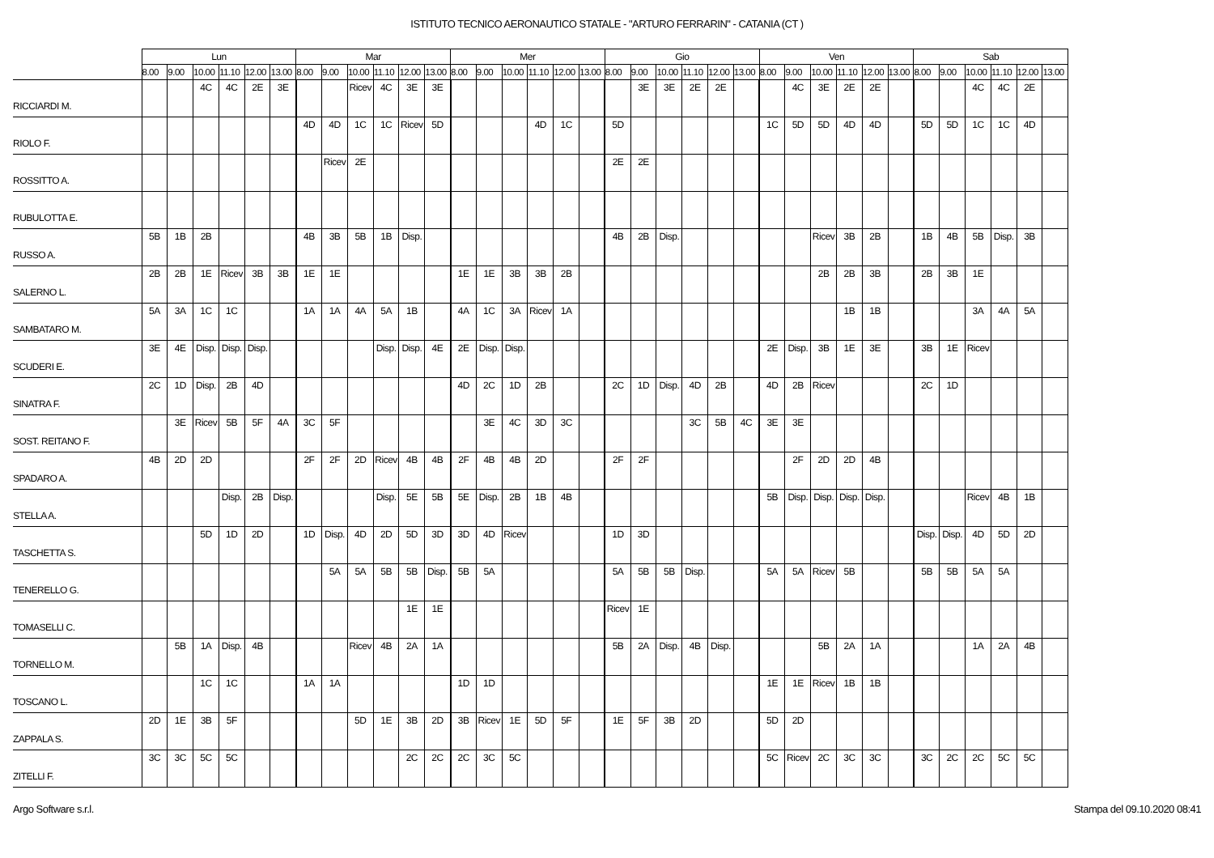ISTITUTO TECNICO AERONAUTICO STATALE - "ARTURO FERRARIN" - CATANIA (CT )
| | Lun | | | | | | Mar | | | | | | Mer | | | | | | Gio | | | | | | Ven | | | | | | Sab | | | | | |
| --- | --- | --- | --- | --- | --- | --- | --- | --- | --- | --- | --- | --- | --- | --- | --- | --- | --- | --- | --- | --- | --- | --- | --- | --- | --- | --- | --- | --- | --- | --- | --- | --- | --- | --- | --- | --- |
| | 8.00 | 9.00 | 10.00 | 11.10 | 12.00 | 13.00 | 8.00 | 9.00 | 10.00 | 11.10 | 12.00 | 13.00 | 8.00 | 9.00 | 10.00 | 11.10 | 12.00 | 13.00 | 8.00 | 9.00 | 10.00 | 11.10 | 12.00 | 13.00 | 8.00 | 9.00 | 10.00 | 11.10 | 12.00 | 13.00 | 8.00 | 9.00 | 10.00 | 11.10 | 12.00 | 13.00 |
| RICCIARDI M. | | | 4C | 4C | 2E | 3E | | | Ricev | 4C | 3E | 3E | | | | | | | | 3E | 3E | 2E | 2E | | | 4C | 3E | 2E | 2E | | | | 4C | 4C | 2E | |
| RIOLO F. | | | | | | | 4D | 4D | 1C | 1C | Ricev | 5D | | | | 4D | 1C | | 5D | | | | | | 1C | 5D | 5D | 4D | 4D | | 5D | 5D | 1C | 1C | 4D | |
| ROSSITTO A. | | | | | | | | Ricev | 2E | | | | | | | | | | 2E | 2E | | | | | | | | | | | | | | | | |
| RUBULOTTA E. | | | | | | | | | | | | | | | | | | | | | | | | | | | | | | | | | | | | |
| RUSSO A. | 5B | 1B | 2B | | | | 4B | 3B | 5B | 1B | Disp. | | | | | | | | 4B | 2B | Disp. | | | | | | Ricev | 3B | 2B | | 1B | 4B | 5B | Disp. | 3B | |
| SALERNO L. | 2B | 2B | 1E | Ricev | 3B | 3B | 1E | 1E | | | | | 1E | 1E | 3B | 3B | 2B | | | | | | | | | | 2B | 2B | 3B | | 2B | 3B | 1E | | | |
| SAMBATARO M. | 5A | 3A | 1C | 1C | | | 1A | 1A | 4A | 5A | 1B | | 4A | 1C | 3A | Ricev | 1A | | | | | | | | | | | 1B | 1B | | | | 3A | 4A | 5A | |
| SCUDERI E. | 3E | 4E | Disp. | Disp. | Disp. | | | | | Disp. | Disp. | 4E | 2E | Disp. | Disp. | | | | | | | | | | 2E | Disp. | 3B | 1E | 3E | | 3B | 1E | Ricev | | | |
| SINATRA F. | 2C | 1D | Disp. | 2B | 4D | | | | | | | | 4D | 2C | 1D | 2B | | | 2C | 1D | Disp. | 4D | 2B | | 4D | 2B | Ricev | | | | 2C | 1D | | | | |
| SOST. REITANO F. | | 3E | Ricev | 5B | 5F | 4A | 3C | 5F | | | | | | 3E | 4C | 3D | 3C | | | | | 3C | 5B | 4C | 3E | 3E | | | | | | | | | | |
| SPADARO A. | 4B | 2D | 2D | | | | 2F | 2F | 2D | Ricev | 4B | 4B | 2F | 4B | 4B | 2D | | | 2F | 2F | | | | | | 2F | 2D | 2D | 4B | | | | | | | |
| STELLA A. | | | | Disp. | 2B | Disp. | | | | Disp. | 5E | 5B | 5E | Disp. | 2B | 1B | 4B | | | | | | | | 5B | Disp. | Disp. | Disp. | Disp. | | | | Ricev | 4B | 1B | |
| TASCHETTA S. | | | 5D | 1D | 2D | | 1D | Disp. | 4D | 2D | 5D | 3D | 3D | 4D | Ricev | | | | 1D | 3D | | | | | | | | | | | Disp. | Disp. | 4D | 5D | 2D | |
| TENERELLO G. | | | | | | | | 5A | 5A | 5B | 5B | Disp. | 5B | 5A | | | | | 5A | 5B | 5B | Disp. | | | 5A | 5A | Ricev | 5B | | | 5B | 5B | 5A | 5A | | |
| TOMASELLI C. | | | | | | | | | | | 1E | 1E | | | | | | | Ricev | 1E | | | | | | | | | | | | | | | | |
| TORNELLO M. | | 5B | 1A | Disp. | 4B | | | | Ricev | 4B | 2A | 1A | | | | | | | 5B | 2A | Disp. | 4B | Disp. | | | | 5B | 2A | 1A | | | | 1A | 2A | 4B | |
| TOSCANO L. | | | 1C | 1C | | | 1A | 1A | | | | | 1D | 1D | | | | | | | | | | | 1E | 1E | Ricev | 1B | 1B | | | | | | | |
| ZAPPALA S. | 2D | 1E | 3B | 5F | | | | | 5D | 1E | 3B | 2D | 3B | Ricev | 1E | 5D | 5F | | 1E | 5F | 3B | 2D | | | 5D | 2D | | | | | | | | | | |
| ZITELLI F. | 3C | 3C | 5C | 5C | | | | | | | 2C | 2C | 2C | 3C | 5C | | | | | | | | | | 5C | Ricev | 2C | 3C | 3C | | 3C | 2C | 2C | 5C | 5C | |
Argo Software s.r.l. Stampa del 09.10.2020 08:41